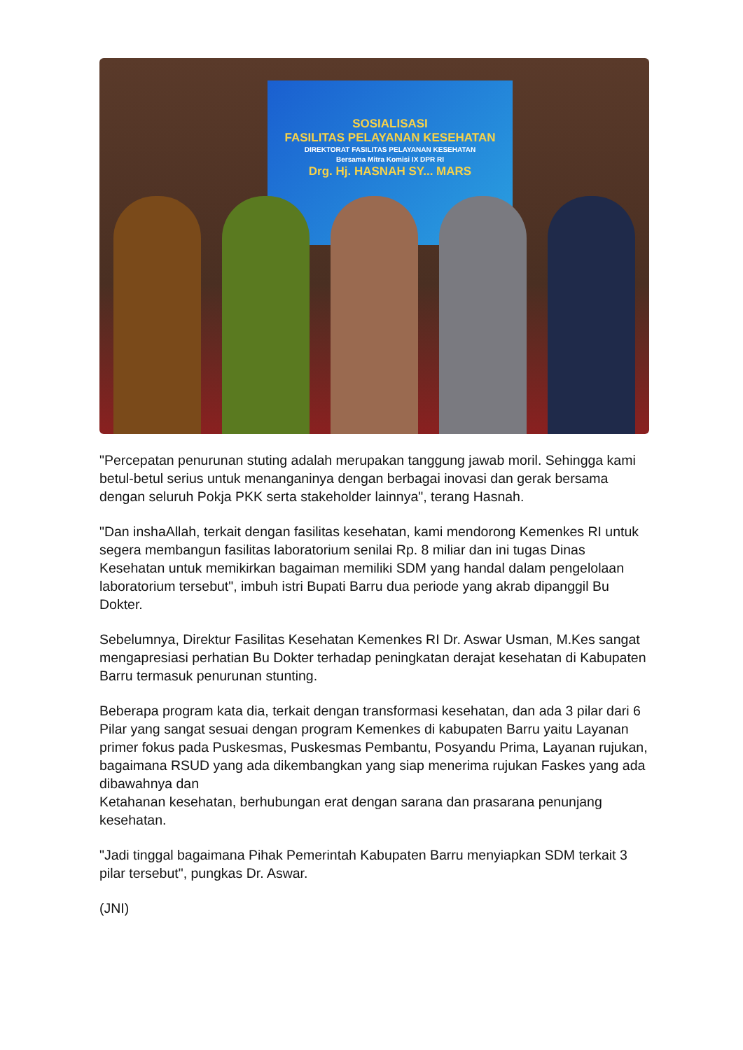SOSIALISASI
FASILITAS PELAYANAN KESEHATAN
DIREKTORAT FASILITAS PELAYANAN KESEHATAN
Bersama Mitra Komisi IX DPR RI
Drg. Hj. HASNAH SY... MARS
"Percepatan penurunan stuting adalah merupakan tanggung jawab moril. Sehingga kami betul-betul serius untuk menanganinya dengan berbagai inovasi dan gerak bersama dengan seluruh Pokja PKK serta stakeholder lainnya", terang Hasnah.
"Dan inshaAllah, terkait dengan fasilitas kesehatan, kami mendorong Kemenkes RI untuk segera membangun fasilitas laboratorium senilai Rp. 8 miliar dan ini tugas Dinas Kesehatan untuk memikirkan bagaiman memiliki SDM yang handal dalam pengelolaan laboratorium tersebut", imbuh istri Bupati Barru dua periode yang akrab dipanggil Bu Dokter.
Sebelumnya, Direktur Fasilitas Kesehatan Kemenkes RI Dr. Aswar Usman, M.Kes sangat mengapresiasi perhatian Bu Dokter terhadap peningkatan derajat kesehatan di Kabupaten Barru termasuk penurunan stunting.
Beberapa program kata dia, terkait dengan transformasi kesehatan, dan ada 3 pilar dari 6 Pilar yang sangat sesuai dengan program Kemenkes di kabupaten Barru yaitu Layanan primer fokus pada Puskesmas, Puskesmas Pembantu, Posyandu Prima, Layanan rujukan, bagaimana RSUD yang ada dikembangkan yang siap menerima rujukan Faskes yang ada dibawahnya dan
Ketahanan kesehatan, berhubungan erat dengan sarana dan prasarana penunjang kesehatan.
"Jadi tinggal bagaimana Pihak Pemerintah Kabupaten Barru menyiapkan SDM terkait 3 pilar tersebut", pungkas Dr. Aswar.
(JNI)